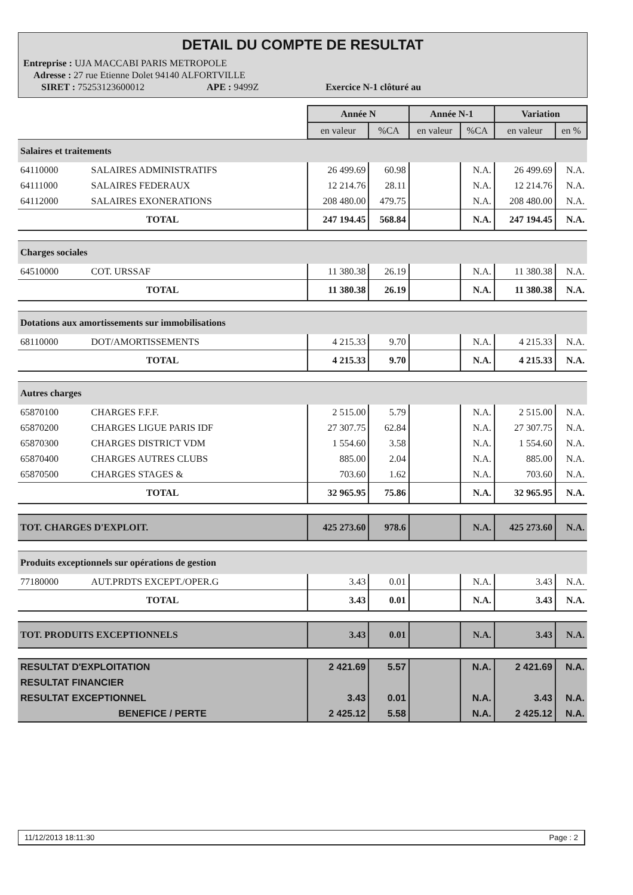DETAIL DU COMPTE DE RESULTAT
Entreprise : UJA MACCABI PARIS METROPOLE
Adresse : 27 rue Etienne Dolet 94140 ALFORTVILLE
SIRET : 75253123600012 APE : 9499Z Exercice N-1 clôturé au
| | | Année N | | Année N-1 | | Variation | |
| | | en valeur | %CA | en valeur | %CA | en valeur | en % |
| Salaires et traitements | | | | | | | |
| 64110000 | SALAIRES ADMINISTRATIFS | 26 499.69 | 60.98 | | N.A. | 26 499.69 | N.A. |
| 64111000 | SALAIRES FEDERAUX | 12 214.76 | 28.11 | | N.A. | 12 214.76 | N.A. |
| 64112000 | SALAIRES EXONERATIONS | 208 480.00 | 479.75 | | N.A. | 208 480.00 | N.A. |
| TOTAL | | 247 194.45 | 568.84 | | N.A. | 247 194.45 | N.A. |
| Charges sociales | | | | | | | |
| 64510000 | COT. URSSAF | 11 380.38 | 26.19 | | N.A. | 11 380.38 | N.A. |
| TOTAL | | 11 380.38 | 26.19 | | N.A. | 11 380.38 | N.A. |
| Dotations aux amortissements sur immobilisations | | | | | | | |
| 68110000 | DOT/AMORTISSEMENTS | 4 215.33 | 9.70 | | N.A. | 4 215.33 | N.A. |
| TOTAL | | 4 215.33 | 9.70 | | N.A. | 4 215.33 | N.A. |
| Autres charges | | | | | | | |
| 65870100 | CHARGES F.F.F. | 2 515.00 | 5.79 | | N.A. | 2 515.00 | N.A. |
| 65870200 | CHARGES LIGUE PARIS IDF | 27 307.75 | 62.84 | | N.A. | 27 307.75 | N.A. |
| 65870300 | CHARGES DISTRICT VDM | 1 554.60 | 3.58 | | N.A. | 1 554.60 | N.A. |
| 65870400 | CHARGES AUTRES CLUBS | 885.00 | 2.04 | | N.A. | 885.00 | N.A. |
| 65870500 | CHARGES STAGES & | 703.60 | 1.62 | | N.A. | 703.60 | N.A. |
| TOTAL | | 32 965.95 | 75.86 | | N.A. | 32 965.95 | N.A. |
| TOT. CHARGES D'EXPLOIT. | | 425 273.60 | 978.6 | | N.A. | 425 273.60 | N.A. |
| Produits exceptionnels sur opérations de gestion | | | | | | | |
| 77180000 | AUT.PRDTS EXCEPT./OPER.G | 3.43 | 0.01 | | N.A. | 3.43 | N.A. |
| TOTAL | | 3.43 | 0.01 | | N.A. | 3.43 | N.A. |
| TOT. PRODUITS EXCEPTIONNELS | | 3.43 | 0.01 | | N.A. | 3.43 | N.A. |
| RESULTAT D'EXPLOITATION | | 2 421.69 | 5.57 | | N.A. | 2 421.69 | N.A. |
| RESULTAT FINANCIER | | | | | | | |
| RESULTAT EXCEPTIONNEL | | 3.43 | 0.01 | | N.A. | 3.43 | N.A. |
| BENEFICE / PERTE | | 2 425.12 | 5.58 | | N.A. | 2 425.12 | N.A. |
11/12/2013 18:11:30 Page : 2